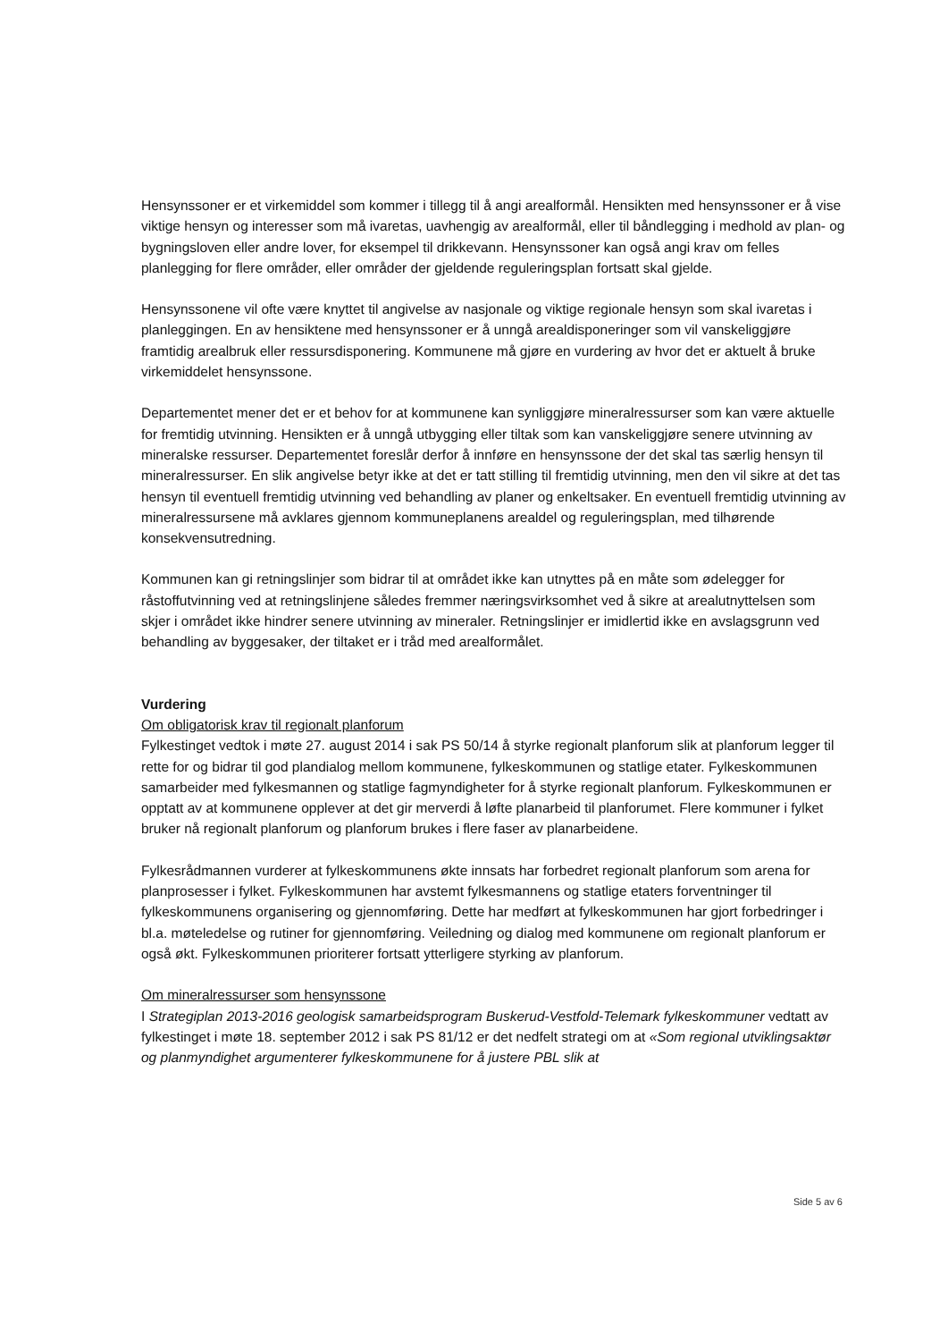Hensynssoner er et virkemiddel som kommer i tillegg til å angi arealformål. Hensikten med hensynssoner er å vise viktige hensyn og interesser som må ivaretas, uavhengig av arealformål, eller til båndlegging i medhold av plan- og bygningsloven eller andre lover, for eksempel til drikkevann. Hensynssoner kan også angi krav om felles planlegging for flere områder, eller områder der gjeldende reguleringsplan fortsatt skal gjelde.
Hensynssonene vil ofte være knyttet til angivelse av nasjonale og viktige regionale hensyn som skal ivaretas i planleggingen. En av hensiktene med hensynssoner er å unngå arealdisponeringer som vil vanskeliggjøre framtidig arealbruk eller ressursdisponering. Kommunene må gjøre en vurdering av hvor det er aktuelt å bruke virkemiddelet hensynssone.
Departementet mener det er et behov for at kommunene kan synliggjøre mineralressurser som kan være aktuelle for fremtidig utvinning. Hensikten er å unngå utbygging eller tiltak som kan vanskeliggjøre senere utvinning av mineralske ressurser. Departementet foreslår derfor å innføre en hensynssone der det skal tas særlig hensyn til mineralressurser. En slik angivelse betyr ikke at det er tatt stilling til fremtidig utvinning, men den vil sikre at det tas hensyn til eventuell fremtidig utvinning ved behandling av planer og enkeltsaker. En eventuell fremtidig utvinning av mineralressursene må avklares gjennom kommuneplanens arealdel og reguleringsplan, med tilhørende konsekvensutredning.
Kommunen kan gi retningslinjer som bidrar til at området ikke kan utnyttes på en måte som ødelegger for råstoffutvinning ved at retningslinjene således fremmer næringsvirksomhet ved å sikre at arealutnyttelsen som skjer i området ikke hindrer senere utvinning av mineraler. Retningslinjer er imidlertid ikke en avslagsgrunn ved behandling av byggesaker, der tiltaket er i tråd med arealformålet.
Vurdering
Om obligatorisk krav til regionalt planforum
Fylkestinget vedtok i møte 27. august 2014 i sak PS 50/14 å styrke regionalt planforum slik at planforum legger til rette for og bidrar til god plandialog mellom kommunene, fylkeskommunen og statlige etater. Fylkeskommunen samarbeider med fylkesmannen og statlige fagmyndigheter for å styrke regionalt planforum. Fylkeskommunen er opptatt av at kommunene opplever at det gir merverdi å løfte planarbeid til planforumet. Flere kommuner i fylket bruker nå regionalt planforum og planforum brukes i flere faser av planarbeidene.
Fylkesrådmannen vurderer at fylkeskommunens økte innsats har forbedret regionalt planforum som arena for planprosesser i fylket. Fylkeskommunen har avstemt fylkesmannens og statlige etaters forventninger til fylkeskommunens organisering og gjennomføring. Dette har medført at fylkeskommunen har gjort forbedringer i bl.a. møteledelse og rutiner for gjennomføring. Veiledning og dialog med kommunene om regionalt planforum er også økt. Fylkeskommunen prioriterer fortsatt ytterligere styrking av planforum.
Om mineralressurser som hensynssone
I Strategiplan 2013-2016 geologisk samarbeidsprogram Buskerud-Vestfold-Telemark fylkeskommuner vedtatt av fylkestinget i møte 18. september 2012 i sak PS 81/12 er det nedfelt strategi om at «Som regional utviklingsaktør og planmyndighet argumenterer fylkeskommunene for å justere PBL slik at
Side 5 av 6